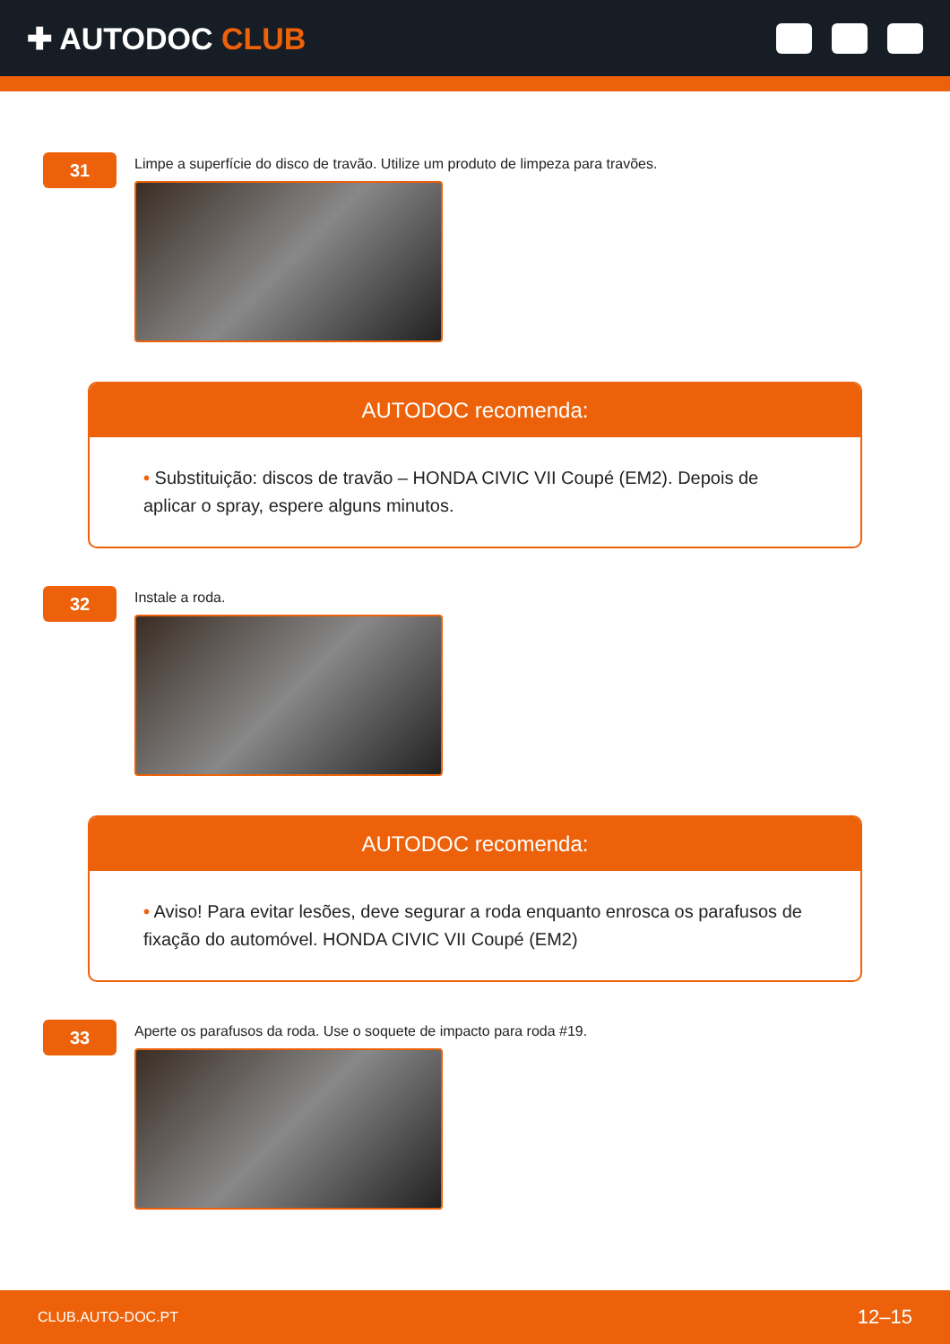✚ AUTODOC CLUB
31
Limpe a superfície do disco de travão. Utilize um produto de limpeza para travões.
AUTODOC recomenda:
• Substituição: discos de travão – HONDA CIVIC VII Coupé (EM2). Depois de aplicar o spray, espere alguns minutos.
32
Instale a roda.
AUTODOC recomenda:
• Aviso! Para evitar lesões, deve segurar a roda enquanto enrosca os parafusos de fixação do automóvel. HONDA CIVIC VII Coupé (EM2)
33
Aperte os parafusos da roda. Use o soquete de impacto para roda #19.
CLUB.AUTO-DOC.PT 12–15